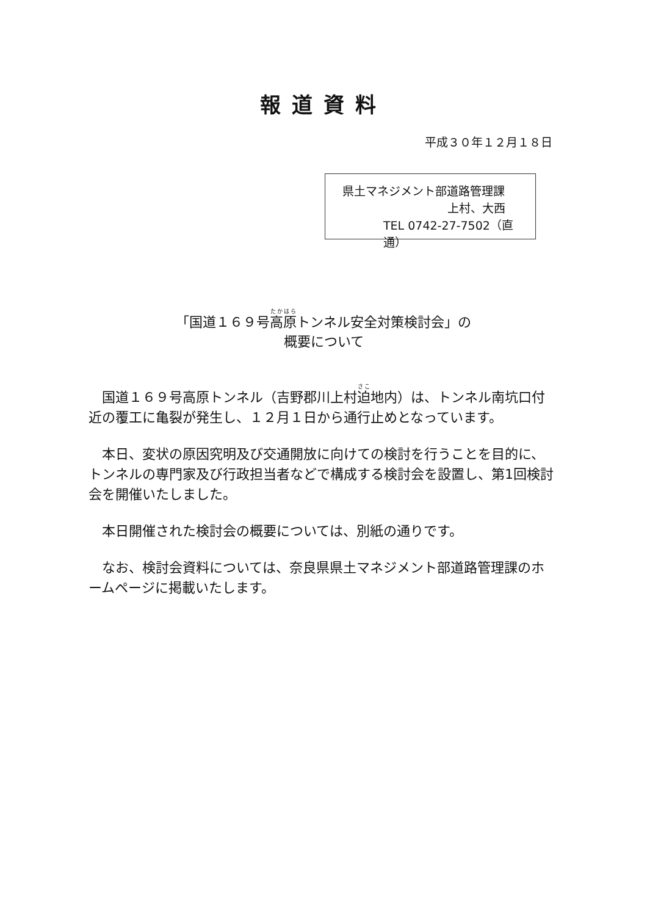報道資料
平成３０年１２月１８日
県土マネジメント部道路管理課
上村、大西
TEL 0742-27-7502（直通）
「国道１６９号高原トンネル安全対策検討会」の
概要について
国道１６９号高原トンネル（吉野郡川上村迫地内）は、トンネル南坑口付近の覆工に亀裂が発生し、１２月１日から通行止めとなっています。
本日、変状の原因究明及び交通開放に向けての検討を行うことを目的に、トンネルの専門家及び行政担当者などで構成する検討会を設置し、第1回検討会を開催いたしました。
本日開催された検討会の概要については、別紙の通りです。
なお、検討会資料については、奈良県県土マネジメント部道路管理課のホームページに掲載いたします。